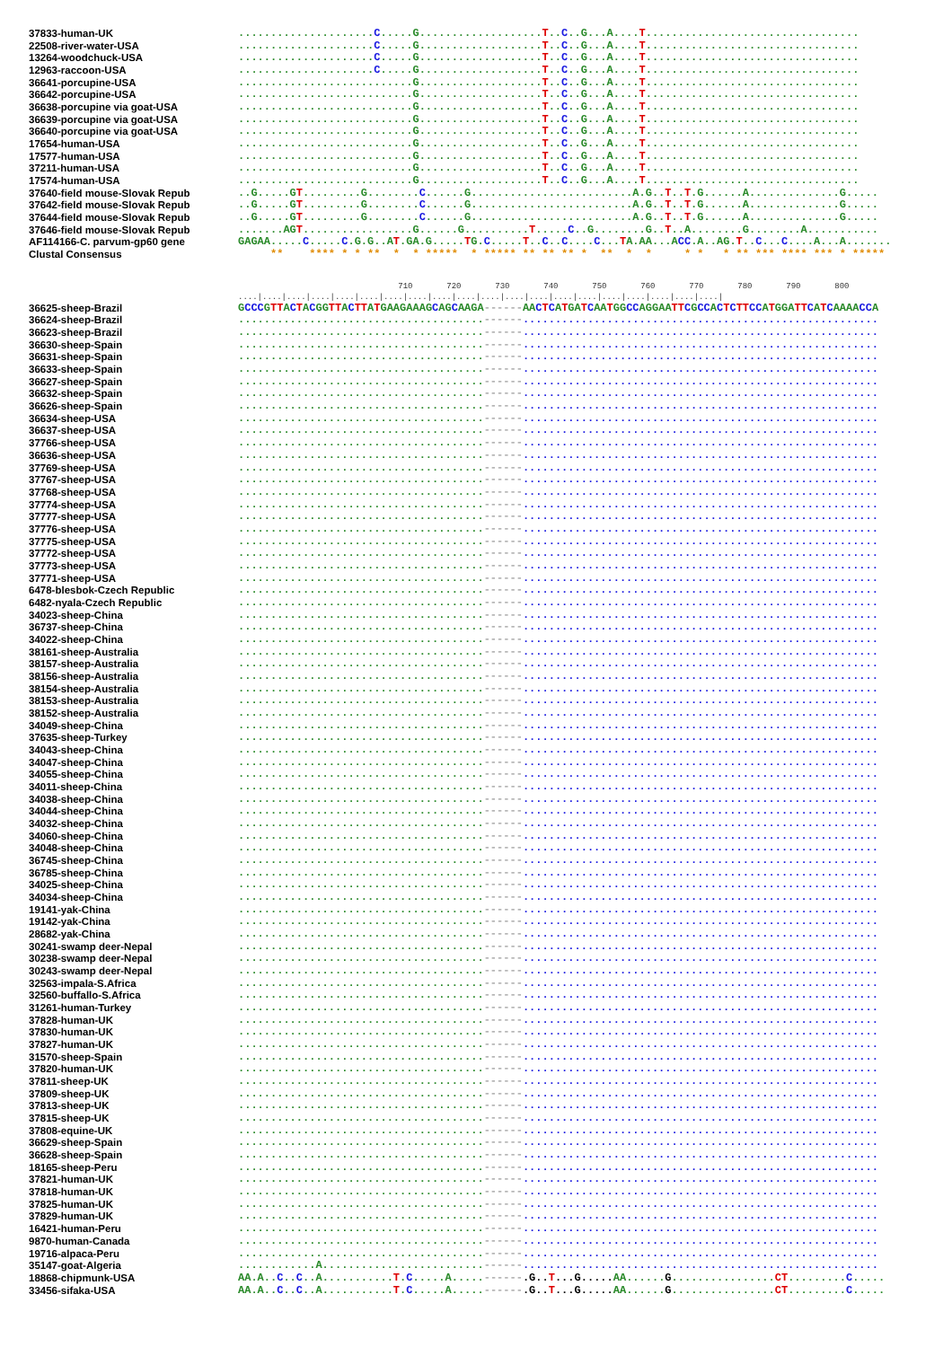37833-human-UK.....................C.....G...................T..C..G...A....T.................................
22508-river-water-USA.....................C.....G...................T..C..G...A....T.................................
13264-woodchuck-USA.....................C.....G...................T..C..G...A....T.................................
12963-raccoon-USA.....................C.....G...................T..C..G...A....T.................................
36641-porcupine-USA...........................G...................T..C..G...A....T.................................
36642-porcupine-USA...........................G...................T..C..G...A....T.................................
36638-porcupine via goat-USA...........................G...................T..C..G...A....T.................................
36639-porcupine via goat-USA...........................G...................T..C..G...A....T.................................
36640-porcupine via goat-USA...........................G...................T..C..G...A....T.................................
17654-human-USA...........................G...................T..C..G...A....T.................................
17577-human-USA...........................G...................T..C..G...A....T.................................
37211-human-USA...........................G...................T..C..G...A....T.................................
17574-human-USA...........................G...................T..C..G...A....T.................................
37640-field mouse-Slovak Repub..G.....GT.........G........C......G.........................A.G..T..T.G......A..............G.....
37642-field mouse-Slovak Repub..G.....GT.........G........C......G.........................A.G..T..T.G......A..............G.....
37644-field mouse-Slovak Repub..G.....GT.........G........C......G.........................A.G..T..T.G......A..............G.....
37646-field mouse-Slovak Repub.......AGT.................G......G..........T.....C..G........G..T..A........G........A...........
AF114166-C. parvum-gp60 gene GAGAA.....C.....C.G.G..AT.GA.G.....TG.C.....T..C..C....C...TA.AA...ACC.A..AG.T..C...C....A...A.......
Clustal Consensus ** **** * * ** * * ***** * ***** ** ** ** * ** * * * * * ** *** **** *** * *****
710 720 730 740 750 760 770 780 790 800
....|....|....|....|....|....|....|....|....|....|....|....|....|....|....|....|....|....|....|....|
36625-sheep-Brazil GCCCGTTACTACGGTTACTTATGAAGAAAGCAGCAAGA------AACTCATGATCAATGGCCAGGAATT CGCCACTCTT CCATGGATT CATCAAAACCA
36624-sheep-Brazil......................................------.......................................................
36623-sheep-Brazil......................................------.......................................................
36630-sheep-Spain......................................------.......................................................
36631-sheep-Spain......................................------.......................................................
36633-sheep-Spain......................................------.......................................................
36627-sheep-Spain......................................------.......................................................
36632-sheep-Spain......................................------.......................................................
36626-sheep-Spain......................................------.......................................................
36634-sheep-USA......................................------.......................................................
36637-sheep-USA......................................------.......................................................
37766-sheep-USA......................................------.......................................................
36636-sheep-USA......................................------.......................................................
37769-sheep-USA......................................------.......................................................
37767-sheep-USA......................................------.......................................................
37768-sheep-USA......................................------.......................................................
37774-sheep-USA......................................------.......................................................
37777-sheep-USA......................................------.......................................................
37776-sheep-USA......................................------.......................................................
37775-sheep-USA......................................------.......................................................
37772-sheep-USA......................................------.......................................................
37773-sheep-USA......................................------.......................................................
37771-sheep-USA......................................------.......................................................
6478-blesbok-Czech Republic......................................------.......................................................
6482-nyala-Czech Republic......................................------.......................................................
34023-sheep-China......................................------.......................................................
36737-sheep-China......................................------.......................................................
34022-sheep-China......................................------.......................................................
38161-sheep-Australia......................................------.......................................................
38157-sheep-Australia......................................------.......................................................
38156-sheep-Australia......................................------.......................................................
38154-sheep-Australia......................................------.......................................................
38153-sheep-Australia......................................------.......................................................
38152-sheep-Australia......................................------.......................................................
34049-sheep-China......................................------.......................................................
37635-sheep-Turkey......................................------.......................................................
34043-sheep-China......................................------.......................................................
34047-sheep-China......................................------.......................................................
34055-sheep-China......................................------.......................................................
34011-sheep-China......................................------.......................................................
34038-sheep-China......................................------.......................................................
34044-sheep-China......................................------.......................................................
34032-sheep-China......................................------.......................................................
34060-sheep-China......................................------.......................................................
34048-sheep-China......................................------.......................................................
36745-sheep-China......................................------.......................................................
36785-sheep-China......................................------.......................................................
34025-sheep-China......................................------.......................................................
34034-sheep-China......................................------.......................................................
19141-yak-China......................................------.......................................................
19142-yak-China......................................------.......................................................
28682-yak-China......................................------.......................................................
30241-swamp deer-Nepal......................................------.......................................................
30238-swamp deer-Nepal......................................------.......................................................
30243-swamp deer-Nepal......................................------.......................................................
32563-impala-S.Africa......................................------.......................................................
32560-buffallo-S.Africa......................................------.......................................................
31261-human-Turkey......................................------.......................................................
37828-human-UK......................................------.......................................................
37830-human-UK......................................------.......................................................
37827-human-UK......................................------.......................................................
31570-sheep-Spain......................................------.......................................................
37820-human-UK......................................------.......................................................
37811-sheep-UK......................................------.......................................................
37809-sheep-UK......................................------.......................................................
37813-sheep-UK......................................------.......................................................
37815-sheep-UK......................................------.......................................................
37808-equine-UK......................................------.......................................................
36629-sheep-Spain......................................------.......................................................
36628-sheep-Spain......................................------.......................................................
18165-sheep-Peru......................................------.......................................................
37821-human-UK......................................------.......................................................
37818-human-UK......................................------.......................................................
37825-human-UK......................................------.......................................................
37829-human-UK......................................------.......................................................
16421-human-Peru......................................------.......................................................
9870-human-Canada......................................------.......................................................
19716-alpaca-Peru......................................------.......................................................
35147-goat-Algeria............A.........................------.......................................................
18868-chipmunk-USA AA.A..C..C..A...........T.C.....A.....------.G..T...G..... AA......G................CT.........C.....
33456-sifaka-USA AA.A..C..C..A...........T.C.....A.....------.G..T...G..... AA......G................CT.........C.....